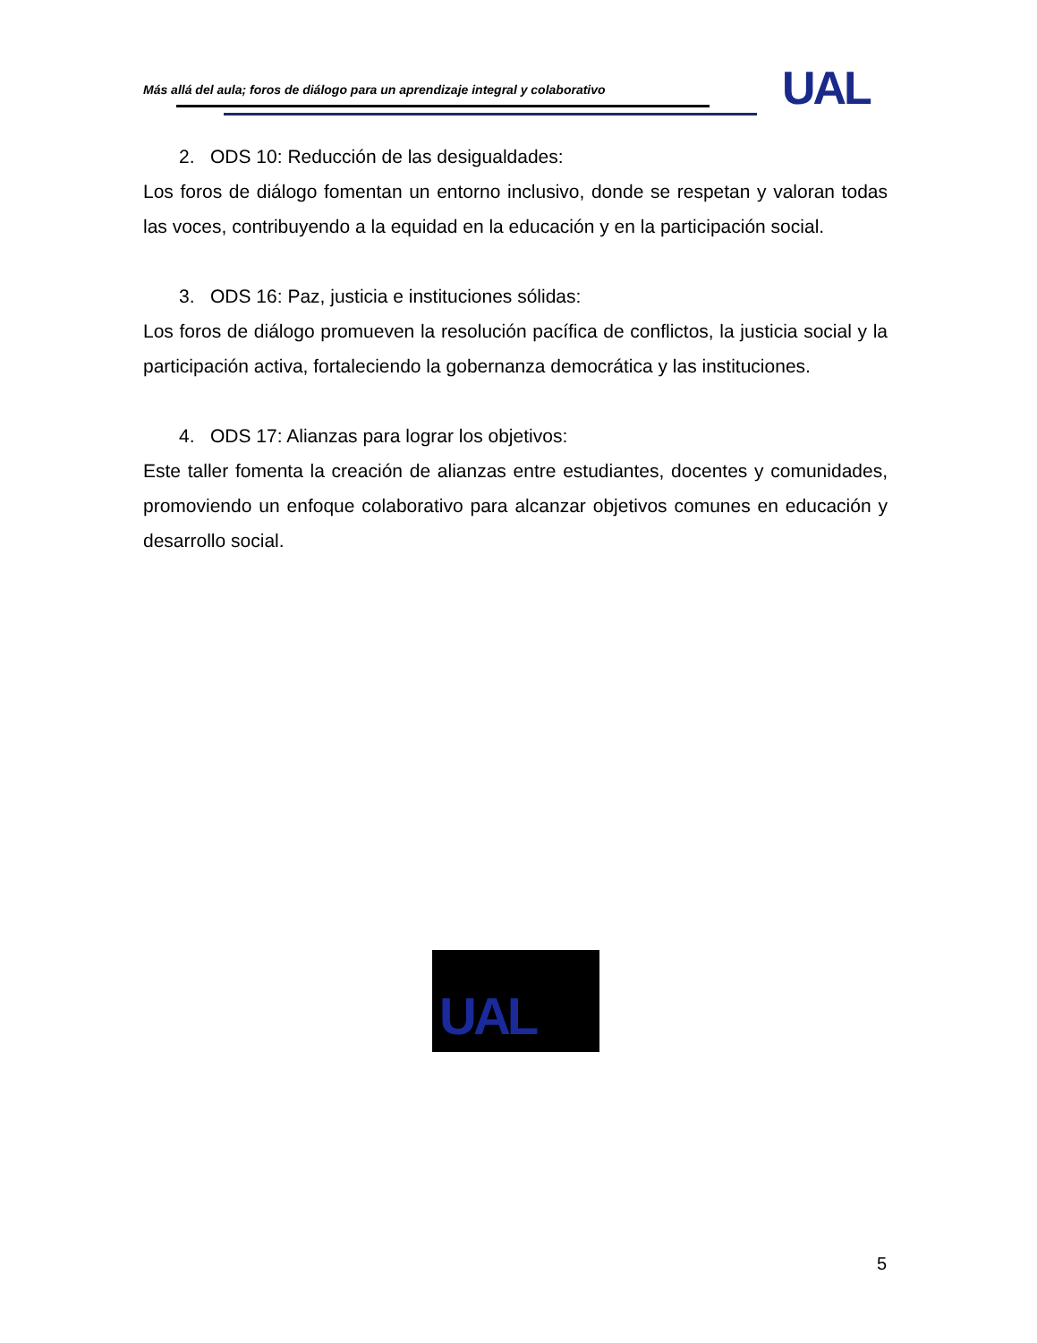Más allá del aula; foros de diálogo para un aprendizaje integral y colaborativo
UAL
2. ODS 10: Reducción de las desigualdades:
Los foros de diálogo fomentan un entorno inclusivo, donde se respetan y valoran todas las voces, contribuyendo a la equidad en la educación y en la participación social.
3. ODS 16: Paz, justicia e instituciones sólidas:
Los foros de diálogo promueven la resolución pacífica de conflictos, la justicia social y la participación activa, fortaleciendo la gobernanza democrática y las instituciones.
4. ODS 17: Alianzas para lograr los objetivos:
Este taller fomenta la creación de alianzas entre estudiantes, docentes y comunidades, promoviendo un enfoque colaborativo para alcanzar objetivos comunes en educación y desarrollo social.
UAL
5